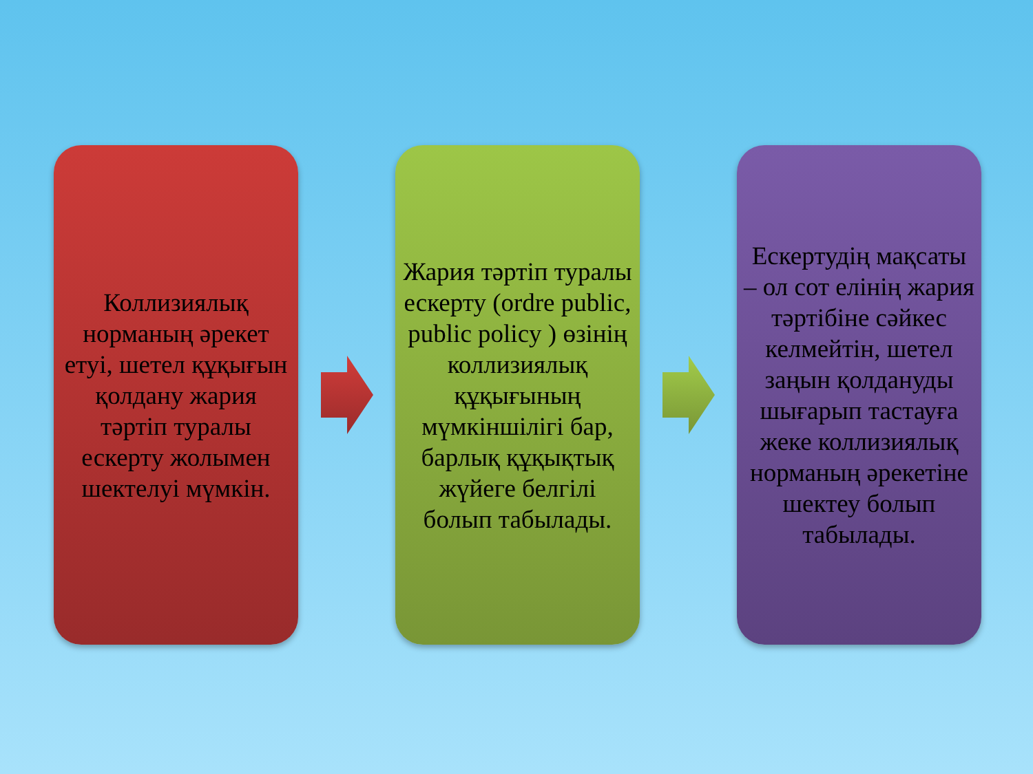Коллизиялық норманың әрекет етуі, шетел құқығын қолдану жария тәртіп туралы ескерту жолымен шектелуі мүмкін.
Жария тәртіп туралы ескерту (ordre public, public policy ) өзінің коллизиялық құқығының мүмкіншілігі бар, барлық құқықтық жүйеге белгілі болып табылады.
Ескертудің мақсаты – ол сот елінің жария тәртібіне сәйкес келмейтін, шетел заңын қолдануды шығарып тастауға жеке коллизиялық норманың әрекетіне шектеу болып табылады.